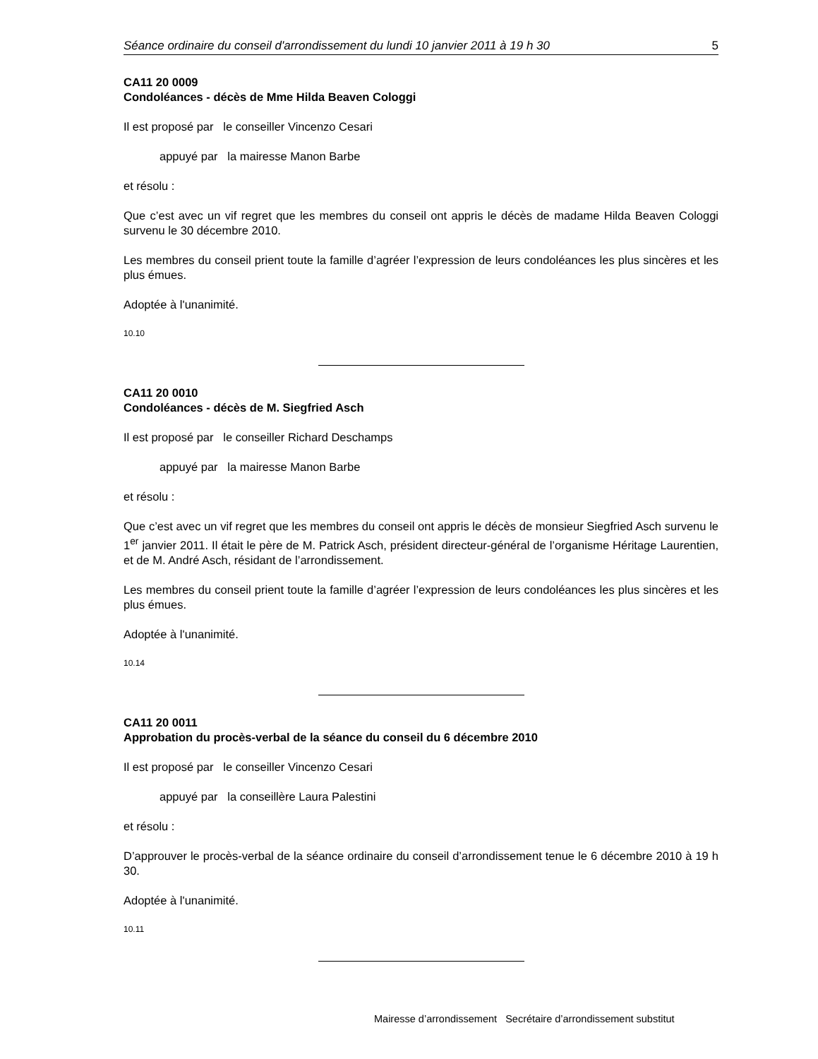Séance ordinaire du conseil d'arrondissement du lundi 10 janvier 2011 à 19 h 30 5
CA11 20 0009
Condoléances - décès de Mme Hilda Beaven Cologgi
Il est proposé par le conseiller Vincenzo Cesari
appuyé par la mairesse Manon Barbe
et résolu :
Que c’est avec un vif regret que les membres du conseil ont appris le décès de madame Hilda Beaven Cologgi survenu le 30 décembre 2010.
Les membres du conseil prient toute la famille d’agréer l’expression de leurs condoléances les plus sincères et les plus émues.
Adoptée à l'unanimité.
10.10
CA11 20 0010
Condoléances - décès de M. Siegfried Asch
Il est proposé par le conseiller Richard Deschamps
appuyé par la mairesse Manon Barbe
et résolu :
Que c’est avec un vif regret que les membres du conseil ont appris le décès de monsieur Siegfried Asch survenu le 1<sup>er</sup> janvier 2011. Il était le père de M. Patrick Asch, président directeur-général de l’organisme Héritage Laurentien, et de M. André Asch, résidant de l’arrondissement.
Les membres du conseil prient toute la famille d’agréer l’expression de leurs condoléances les plus sincères et les plus émues.
Adoptée à l'unanimité.
10.14
CA11 20 0011
Approbation du procès-verbal de la séance du conseil du 6 décembre 2010
Il est proposé par le conseiller Vincenzo Cesari
appuyé par la conseillère Laura Palestini
et résolu :
D’approuver le procès-verbal de la séance ordinaire du conseil d’arrondissement tenue le 6 décembre 2010 à 19 h 30.
Adoptée à l'unanimité.
10.11
Mairesse d’arrondissement Secrétaire d’arrondissement substitut